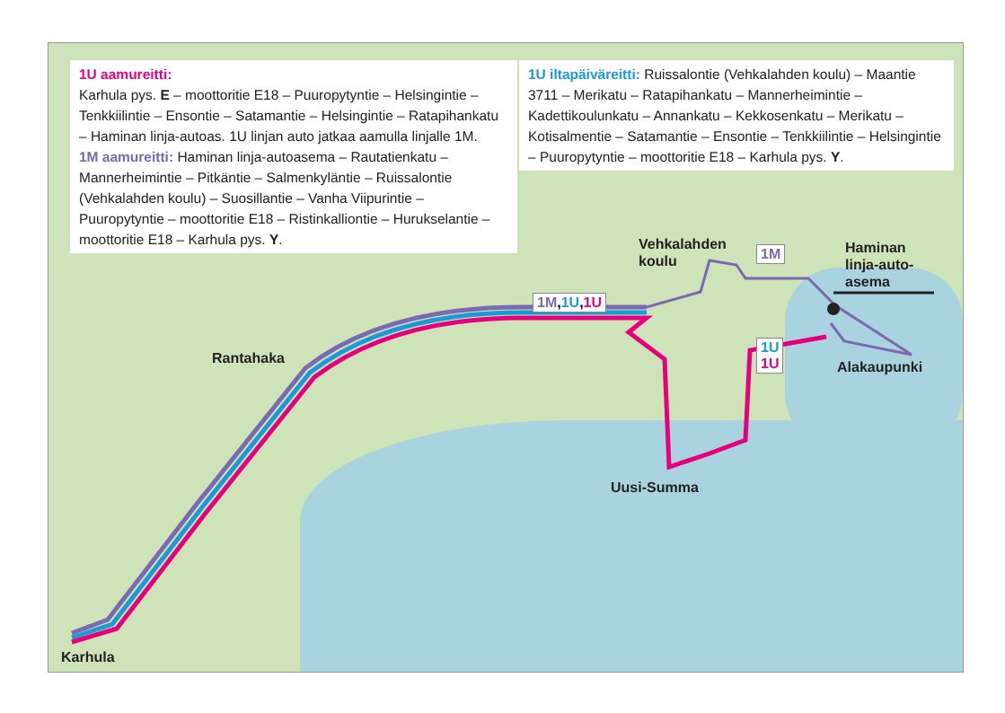1U aamureitti:
Karhula pys. E – moottoritie E18 – Puuropytyntie – Helsingintie – Tenkkiilintie – Ensontie – Satamantie – Helsingintie – Ratapihankatu – Haminan linja-autoas. 1U linjan auto jatkaa aamulla linjalle 1M.
1M aamureitti: Haminan linja-autoasema – Rautatienkatu – Mannerheimintie – Pitkäntie – Salmenkyläntie – Ruissalontie (Vehkalahden koulu) – Suosillantie – Vanha Viipurintie – Puuropytyntie – moottoritie E18 – Ristinkalliontie – Hurukselantie – moottoritie E18 – Karhula pys. Y.
1U iltapäiväreitti: Ruissalontie (Vehkalahden koulu) – Maantie 3711 – Merikatu – Ratapihankatu – Mannerheimintie – Kadettikoulunkatu – Annankatu – Kekkosenkatu – Merikatu – Kotisalmentie – Satamantie – Ensontie – Tenkkiilintie – Helsingintie – Puuropytyntie – moottoritie E18 – Karhula pys. Y.
Rantahaka
Karhula
Vehkalahden
koulu
Haminan
linja-auto-
asema
Alakaupunki
Uusi-Summa
1M,1U,1U
1M
1U
1U